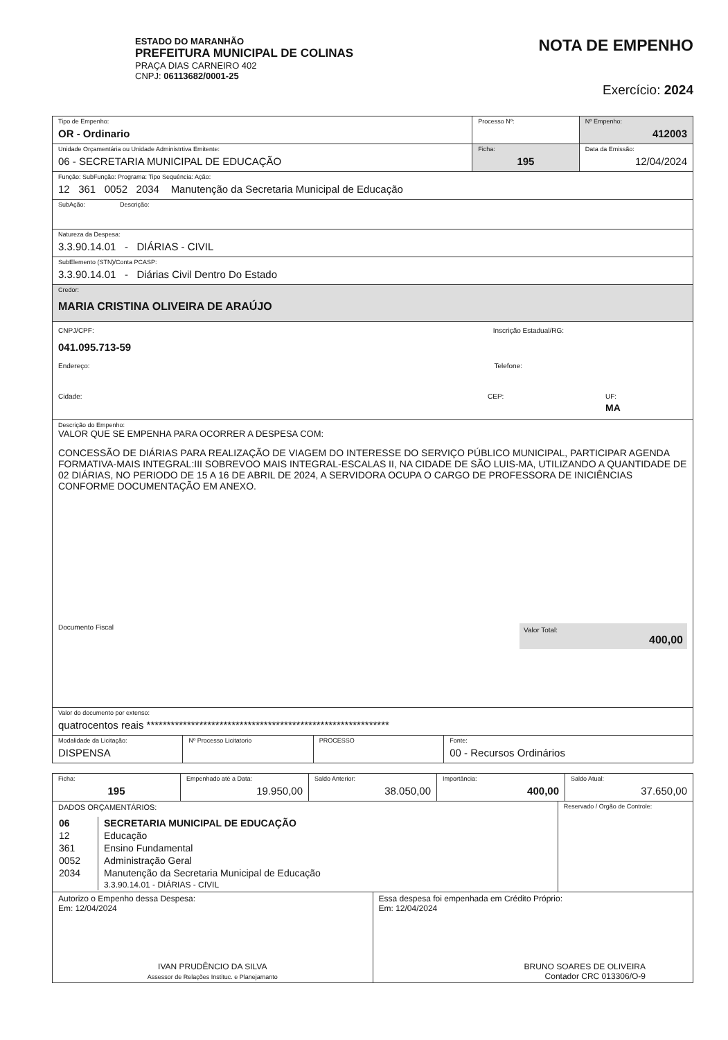ESTADO DO MARANHÃO
PREFEITURA MUNICIPAL DE COLINAS
PRAÇA DIAS CARNEIRO 402
CNPJ: 06113682/0001-25
NOTA DE EMPENHO
Exercício: 2024
Tipo de Empenho:
OR - Ordinario
Processo Nº: Nº Empenho:
412003
Unidade Orçamentária ou Unidade Administrtiva Emitente:
06 - SECRETARIA MUNICIPAL DE EDUCAÇÃO
Ficha:
195
Data da Emissão:
12/04/2024
Função: SubFunção: Programa: Tipo Sequência: Ação:
12 361 0052 2034 Manutenção da Secretaria Municipal de Educação
SubAção: Descrição:
Natureza da Despesa:
3.3.90.14.01 - DIÁRIAS - CIVIL
SubElemento (STN)/Conta PCASP:
3.3.90.14.01 - Diárias Civil Dentro Do Estado
Credor:
MARIA CRISTINA OLIVEIRA DE ARAÚJO
CNPJ/CPF: Inscrição Estadual/RG:
041.095.713-59
Endereço: Telefone:
Cidade: CEP: UF:
MA
Descrição do Empenho:
VALOR QUE SE EMPENHA PARA OCORRER A DESPESA COM:
CONCESSÃO DE DIÁRIAS PARA REALIZAÇÃO DE VIAGEM DO INTERESSE DO SERVIÇO PÚBLICO MUNICIPAL, PARTICIPAR AGENDA FORMATIVA-MAIS INTEGRAL:III SOBREVOO MAIS INTEGRAL-ESCALAS II, NA CIDADE DE SÃO LUIS-MA, UTILIZANDO A QUANTIDADE DE 02 DIÁRIAS, NO PERIODO DE 15 A 16 DE ABRIL DE 2024, A SERVIDORA OCUPA O CARGO DE PROFESSORA DE INICIÊNCIAS CONFORME DOCUMENTAÇÃO EM ANEXO.
Documento Fiscal Valor Total:
400,00
Valor do documento por extenso:
quatrocentos reais ************************************************************
Modalidade da Licitação:
DISPENSA
Nº Processo Licitatorio PROCESSO Fonte:
00 - Recursos Ordinários
Ficha:
195
Empenhado até a Data:
19.950,00
Saldo Anterior:
38.050,00
Importância:
400,00
Saldo Atual:
37.650,00
DADOS ORÇAMENTÁRIOS:
| 06 | SECRETARIA MUNICIPAL DE EDUCAÇÃO |
| 12 | Educação |
| 361 | Ensino Fundamental |
| 0052 | Administração Geral |
| 2034 | Manutenção da Secretaria Municipal de Educação |
| | 3.3.90.14.01 - DIÁRIAS - CIVIL |
Reservado / Orgão de Controle:
Autorizo o Empenho dessa Despesa:
Em: 12/04/2024
IVAN PRUDÊNCIO DA SILVA
Assessor de Relações Instituc. e Planejamanto
Essa despesa foi empenhada em Crédito Próprio:
Em: 12/04/2024
BRUNO SOARES DE OLIVEIRA
Contador CRC 013306/O-9